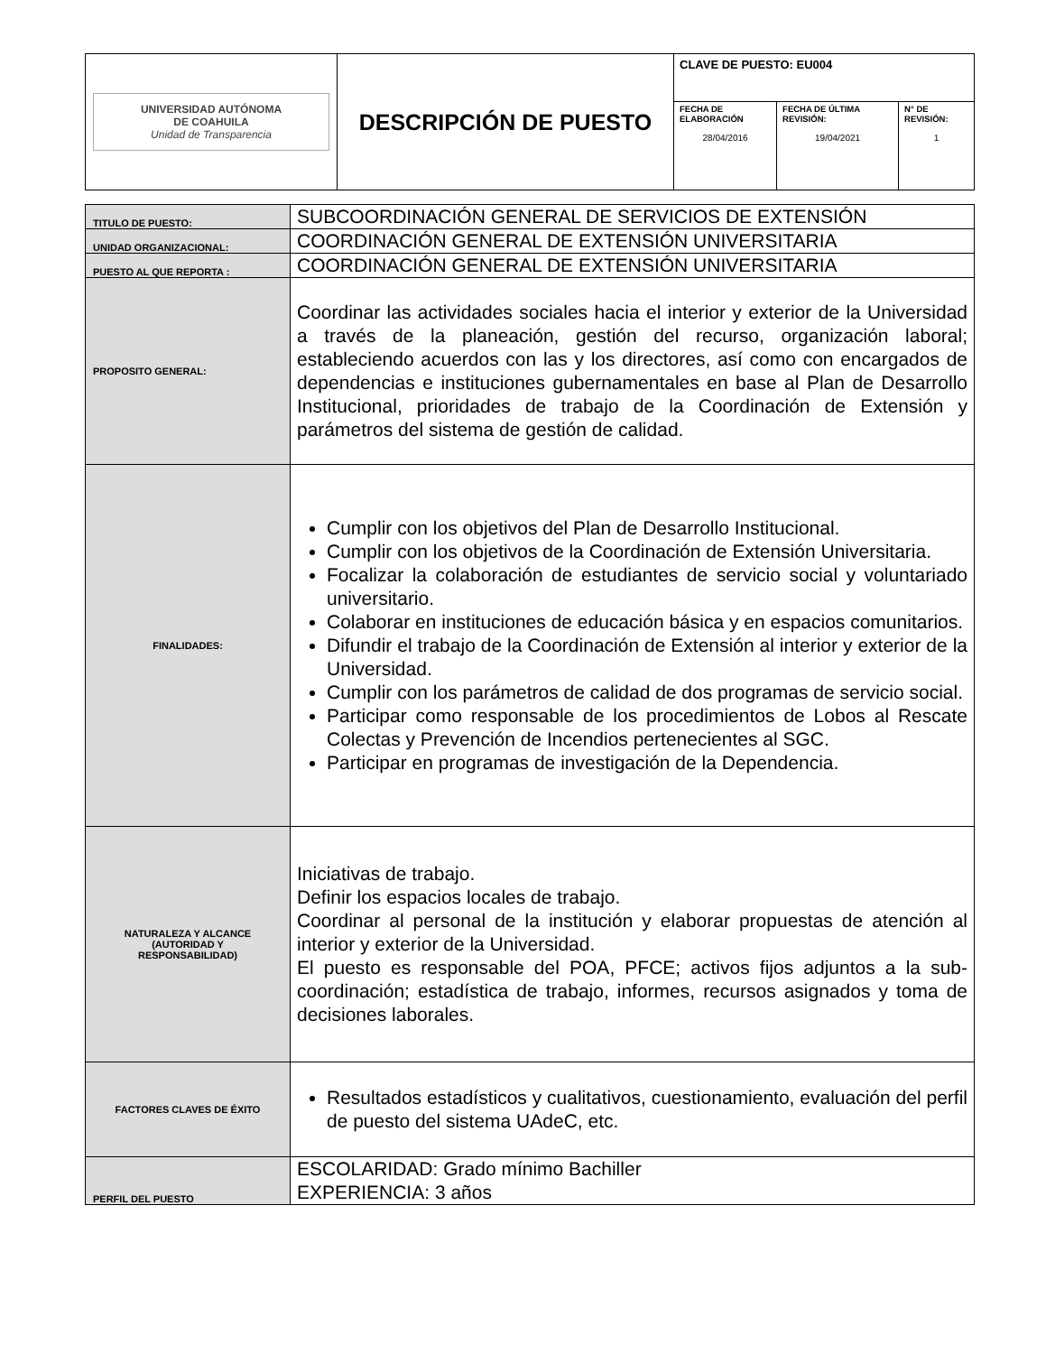| UNIVERSIDAD AUTÓNOMA DE COAHUILA Unidad de Transparencia | DESCRIPCIÓN DE PUESTO | CLAVE DE PUESTO: EU004 | | |
| | | FECHA DE ELABORACIÓN 28/04/2016 | FECHA DE ÚLTIMA REVISIÓN: 19/04/2021 | N° DE REVISIÓN: 1 |
| TITULO DE PUESTO: | SUBCOORDINACIÓN GENERAL DE SERVICIOS DE EXTENSIÓN |
| UNIDAD ORGANIZACIONAL: | COORDINACIÓN GENERAL DE EXTENSIÓN UNIVERSITARIA |
| PUESTO AL QUE REPORTA : | COORDINACIÓN GENERAL DE EXTENSIÓN UNIVERSITARIA |
| PROPOSITO GENERAL: | Coordinar las actividades sociales hacia el interior y exterior de la Universidad a través de la planeación, gestión del recurso, organización laboral; estableciendo acuerdos con las y los directores, así como con encargados de dependencias e instituciones gubernamentales en base al Plan de Desarrollo Institucional, prioridades de trabajo de la Coordinación de Extensión y parámetros del sistema de gestión de calidad. |
| FINALIDADES: | Cumplir con los objetivos del Plan de Desarrollo Institucional. Cumplir con los objetivos de la Coordinación de Extensión Universitaria. Focalizar la colaboración de estudiantes de servicio social y voluntariado universitario. Colaborar en instituciones de educación básica y en espacios comunitarios. Difundir el trabajo de la Coordinación de Extensión al interior y exterior de la Universidad. Cumplir con los parámetros de calidad de dos programas de servicio social. Participar como responsable de los procedimientos de Lobos al Rescate Colectas y Prevención de Incendios pertenecientes al SGC. Participar en programas de investigación de la Dependencia. |
| NATURALEZA Y ALCANCE (AUTORIDAD Y RESPONSABILIDAD) | Iniciativas de trabajo. Definir los espacios locales de trabajo. Coordinar al personal de la institución y elaborar propuestas de atención al interior y exterior de la Universidad. El puesto es responsable del POA, PFCE; activos fijos adjuntos a la sub-coordinación; estadística de trabajo, informes, recursos asignados y toma de decisiones laborales. |
| FACTORES CLAVES DE ÉXITO | Resultados estadísticos y cualitativos, cuestionamiento, evaluación del perfil de puesto del sistema UAdeC, etc. |
| PERFIL DEL PUESTO | ESCOLARIDAD: Grado mínimo Bachiller EXPERIENCIA: 3 años |